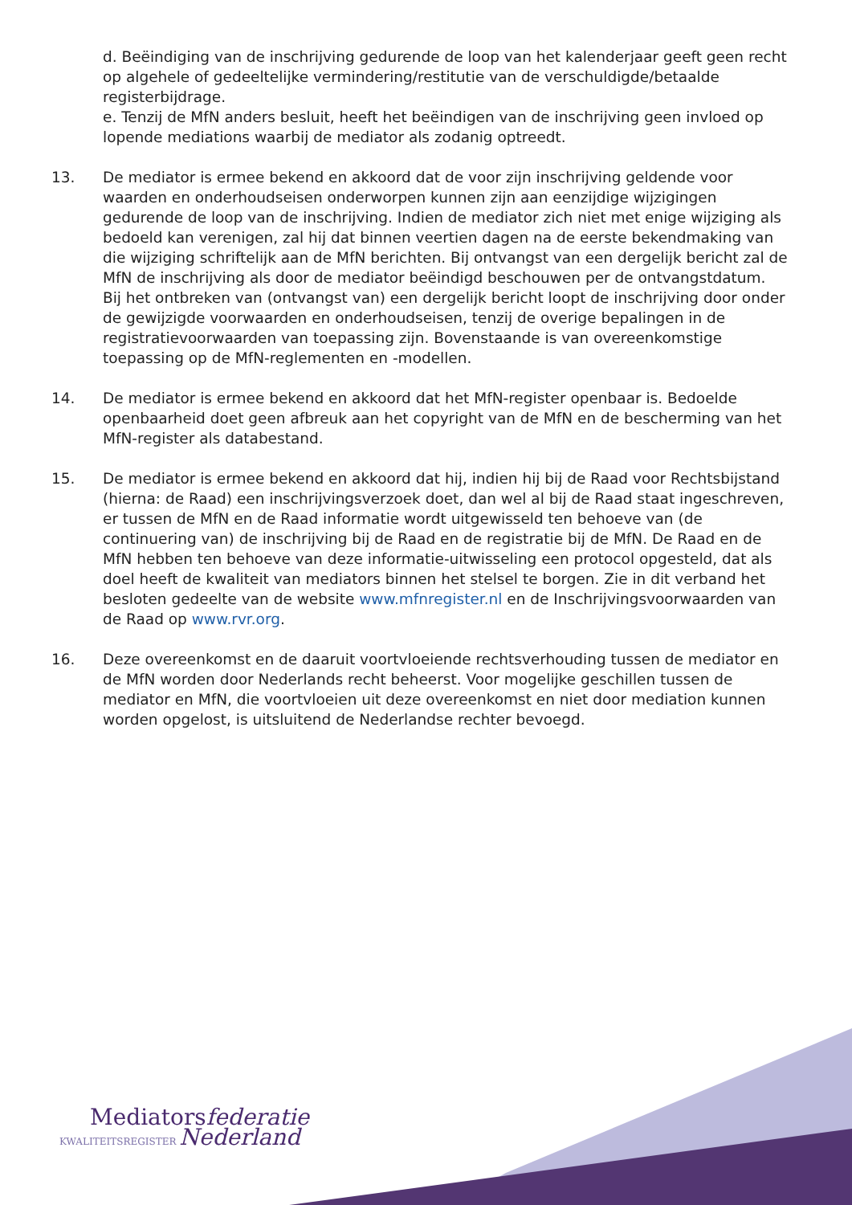d. Beëindiging van de inschrijving gedurende de loop van het kalenderjaar geeft geen recht op algehele of gedeeltelijke vermindering/restitutie van de verschuldigde/betaalde registerbijdrage.
e. Tenzij de MfN anders besluit, heeft het beëindigen van de inschrijving geen invloed op lopende mediations waarbij de mediator als zodanig optreedt.
13. De mediator is ermee bekend en akkoord dat de voor zijn inschrijving geldende voor waarden en onderhoudseisen onderworpen kunnen zijn aan eenzijdige wijzigingen gedurende de loop van de inschrijving. Indien de mediator zich niet met enige wijziging als bedoeld kan verenigen, zal hij dat binnen veertien dagen na de eerste bekendmaking van die wijziging schriftelijk aan de MfN berichten. Bij ontvangst van een dergelijk bericht zal de MfN de inschrijving als door de mediator beëindigd beschouwen per de ontvangstdatum. Bij het ontbreken van (ontvangst van) een dergelijk bericht loopt de inschrijving door onder de gewijzigde voorwaarden en onderhoudseisen, tenzij de overige bepalingen in de registratievoorwaarden van toepassing zijn. Bovenstaande is van overeenkomstige toepassing op de MfN-reglementen en -modellen.
14. De mediator is ermee bekend en akkoord dat het MfN-register openbaar is. Bedoelde openbaarheid doet geen afbreuk aan het copyright van de MfN en de bescherming van het MfN-register als databestand.
15. De mediator is ermee bekend en akkoord dat hij, indien hij bij de Raad voor Rechtsbijstand (hierna: de Raad) een inschrijvingsverzoek doet, dan wel al bij de Raad staat ingeschreven, er tussen de MfN en de Raad informatie wordt uitgewisseld ten behoeve van (de continuering van) de inschrijving bij de Raad en de registratie bij de MfN. De Raad en de MfN hebben ten behoeve van deze informatie-uitwisseling een protocol opgesteld, dat als doel heeft de kwaliteit van mediators binnen het stelsel te borgen. Zie in dit verband het besloten gedeelte van de website www.mfnregister.nl en de Inschrijvingsvoorwaarden van de Raad op www.rvr.org.
16. Deze overeenkomst en de daaruit voortvloeiende rechtsverhouding tussen de mediator en de MfN worden door Nederlands recht beheerst. Voor mogelijke geschillen tussen de mediator en MfN, die voortvloeien uit deze overeenkomst en niet door mediation kunnen worden opgelost, is uitsluitend de Nederlandse rechter bevoegd.
Mediatorsfederatie
KWALITEITSREGISTER Nederland